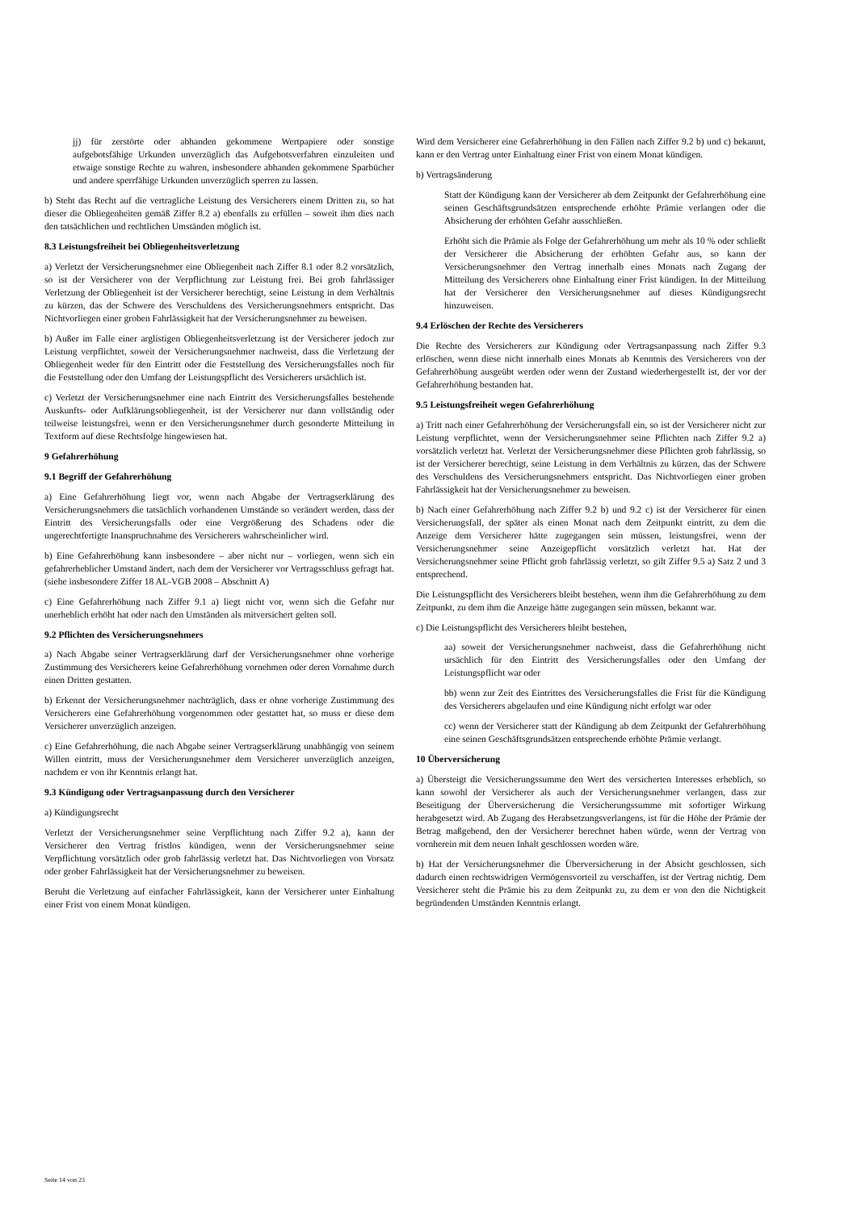jj) für zerstörte oder abhanden gekommene Wertpapiere oder sonstige aufgebotsfähige Urkunden unverzüglich das Aufgebotsverfahren einzuleiten und etwaige sonstige Rechte zu wahren, insbesondere abhanden gekommene Sparbücher und andere sperrfähige Urkunden unverzüglich sperren zu lassen.
b) Steht das Recht auf die vertragliche Leistung des Versicherers einem Dritten zu, so hat dieser die Obliegenheiten gemäß Ziffer 8.2 a) ebenfalls zu erfüllen – soweit ihm dies nach den tatsächlichen und rechtlichen Umständen möglich ist.
8.3 Leistungsfreiheit bei Obliegenheitsverletzung
a) Verletzt der Versicherungsnehmer eine Obliegenheit nach Ziffer 8.1 oder 8.2 vorsätzlich, so ist der Versicherer von der Verpflichtung zur Leistung frei. Bei grob fahrlässiger Verletzung der Obliegenheit ist der Versicherer berechtigt, seine Leistung in dem Verhältnis zu kürzen, das der Schwere des Verschuldens des Versicherungsnehmers entspricht. Das Nichtvorliegen einer groben Fahrlässigkeit hat der Versicherungsnehmer zu beweisen.
b) Außer im Falle einer arglistigen Obliegenheitsverletzung ist der Versicherer jedoch zur Leistung verpflichtet, soweit der Versicherungsnehmer nachweist, dass die Verletzung der Obliegenheit weder für den Eintritt oder die Feststellung des Versicherungsfalles noch für die Feststellung oder den Umfang der Leistungspflicht des Versicherers ursächlich ist.
c) Verletzt der Versicherungsnehmer eine nach Eintritt des Versicherungsfalles bestehende Auskunfts- oder Aufklärungsobliegenheit, ist der Versicherer nur dann vollständig oder teilweise leistungsfrei, wenn er den Versicherungsnehmer durch gesonderte Mitteilung in Textform auf diese Rechtsfolge hingewiesen hat.
9 Gefahrerhöhung
9.1 Begriff der Gefahrerhöhung
a) Eine Gefahrerhöhung liegt vor, wenn nach Abgabe der Vertragserklärung des Versicherungsnehmers die tatsächlich vorhandenen Umstände so verändert werden, dass der Eintritt des Versicherungsfalls oder eine Vergrößerung des Schadens oder die ungerechtfertigte Inanspruchnahme des Versicherers wahrscheinlicher wird.
b) Eine Gefahrerhöhung kann insbesondere – aber nicht nur – vorliegen, wenn sich ein gefahrerheblicher Umstand ändert, nach dem der Versicherer vor Vertragsschluss gefragt hat. (siehe insbesondere Ziffer 18 AL-VGB 2008 – Abschnitt A)
c) Eine Gefahrerhöhung nach Ziffer 9.1 a) liegt nicht vor, wenn sich die Gefahr nur unerheblich erhöht hat oder nach den Umständen als mitversichert gelten soll.
9.2 Pflichten des Versicherungsnehmers
a) Nach Abgabe seiner Vertragserklärung darf der Versicherungsnehmer ohne vorherige Zustimmung des Versicherers keine Gefahrerhöhung vornehmen oder deren Vornahme durch einen Dritten gestatten.
b) Erkennt der Versicherungsnehmer nachträglich, dass er ohne vorherige Zustimmung des Versicherers eine Gefahrerhöhung vorgenommen oder gestattet hat, so muss er diese dem Versicherer unverzüglich anzeigen.
c) Eine Gefahrerhöhung, die nach Abgabe seiner Vertragserklärung unabhängig von seinem Willen eintritt, muss der Versicherungsnehmer dem Versicherer unverzüglich anzeigen, nachdem er von ihr Kenntnis erlangt hat.
9.3 Kündigung oder Vertragsanpassung durch den Versicherer
a) Kündigungsrecht
Verletzt der Versicherungsnehmer seine Verpflichtung nach Ziffer 9.2 a), kann der Versicherer den Vertrag fristlos kündigen, wenn der Versicherungsnehmer seine Verpflichtung vorsätzlich oder grob fahrlässig verletzt hat. Das Nichtvorliegen von Vorsatz oder grober Fahrlässigkeit hat der Versicherungsnehmer zu beweisen.
Beruht die Verletzung auf einfacher Fahrlässigkeit, kann der Versicherer unter Einhaltung einer Frist von einem Monat kündigen.
Wird dem Versicherer eine Gefahrerhöhung in den Fällen nach Ziffer 9.2 b) und c) bekannt, kann er den Vertrag unter Einhaltung einer Frist von einem Monat kündigen.
b) Vertragsänderung
Statt der Kündigung kann der Versicherer ab dem Zeitpunkt der Gefahrerhöhung eine seinen Geschäftsgrundsätzen entsprechende erhöhte Prämie verlangen oder die Absicherung der erhöhten Gefahr ausschließen.
Erhöht sich die Prämie als Folge der Gefahrerhöhung um mehr als 10 % oder schließt der Versicherer die Absicherung der erhöhten Gefahr aus, so kann der Versicherungsnehmer den Vertrag innerhalb eines Monats nach Zugang der Mitteilung des Versicherers ohne Einhaltung einer Frist kündigen. In der Mitteilung hat der Versicherer den Versicherungsnehmer auf dieses Kündigungsrecht hinzuweisen.
9.4 Erlöschen der Rechte des Versicherers
Die Rechte des Versicherers zur Kündigung oder Vertragsanpassung nach Ziffer 9.3 erlöschen, wenn diese nicht innerhalb eines Monats ab Kenntnis des Versicherers von der Gefahrerhöhung ausgeübt werden oder wenn der Zustand wiederhergestellt ist, der vor der Gefahrerhöhung bestanden hat.
9.5 Leistungsfreiheit wegen Gefahrerhöhung
a) Tritt nach einer Gefahrerhöhung der Versicherungsfall ein, so ist der Versicherer nicht zur Leistung verpflichtet, wenn der Versicherungsnehmer seine Pflichten nach Ziffer 9.2 a) vorsätzlich verletzt hat. Verletzt der Versicherungsnehmer diese Pflichten grob fahrlässig, so ist der Versicherer berechtigt, seine Leistung in dem Verhältnis zu kürzen, das der Schwere des Verschuldens des Versicherungsnehmers entspricht. Das Nichtvorliegen einer groben Fahrlässigkeit hat der Versicherungsnehmer zu beweisen.
b) Nach einer Gefahrerhöhung nach Ziffer 9.2 b) und 9.2 c) ist der Versicherer für einen Versicherungsfall, der später als einen Monat nach dem Zeitpunkt eintritt, zu dem die Anzeige dem Versicherer hätte zugegangen sein müssen, leistungsfrei, wenn der Versicherungsnehmer seine Anzeigepflicht vorsätzlich verletzt hat. Hat der Versicherungsnehmer seine Pflicht grob fahrlässig verletzt, so gilt Ziffer 9.5 a) Satz 2 und 3 entsprechend.
Die Leistungspflicht des Versicherers bleibt bestehen, wenn ihm die Gefahrerhöhung zu dem Zeitpunkt, zu dem ihm die Anzeige hätte zugegangen sein müssen, bekannt war.
c) Die Leistungspflicht des Versicherers bleibt bestehen,
aa) soweit der Versicherungsnehmer nachweist, dass die Gefahrerhöhung nicht ursächlich für den Eintritt des Versicherungsfalles oder den Umfang der Leistungspflicht war oder
bb) wenn zur Zeit des Eintrittes des Versicherungsfalles die Frist für die Kündigung des Versicherers abgelaufen und eine Kündigung nicht erfolgt war oder
cc) wenn der Versicherer statt der Kündigung ab dem Zeitpunkt der Gefahrerhöhung eine seinen Geschäftsgrundsätzen entsprechende erhöhte Prämie verlangt.
10 Überversicherung
a) Übersteigt die Versicherungssumme den Wert des versicherten Interesses erheblich, so kann sowohl der Versicherer als auch der Versicherungsnehmer verlangen, dass zur Beseitigung der Überversicherung die Versicherungssumme mit sofortiger Wirkung herabgesetzt wird. Ab Zugang des Herabsetzungsverlangens, ist für die Höhe der Prämie der Betrag maßgebend, den der Versicherer berechnet haben würde, wenn der Vertrag von vornherein mit dem neuen Inhalt geschlossen worden wäre.
b) Hat der Versicherungsnehmer die Überversicherung in der Absicht geschlossen, sich dadurch einen rechtswidrigen Vermögensvorteil zu verschaffen, ist der Vertrag nichtig. Dem Versicherer steht die Prämie bis zu dem Zeitpunkt zu, zu dem er von den die Nichtigkeit begründenden Umständen Kenntnis erlangt.
Seite 14 von 23